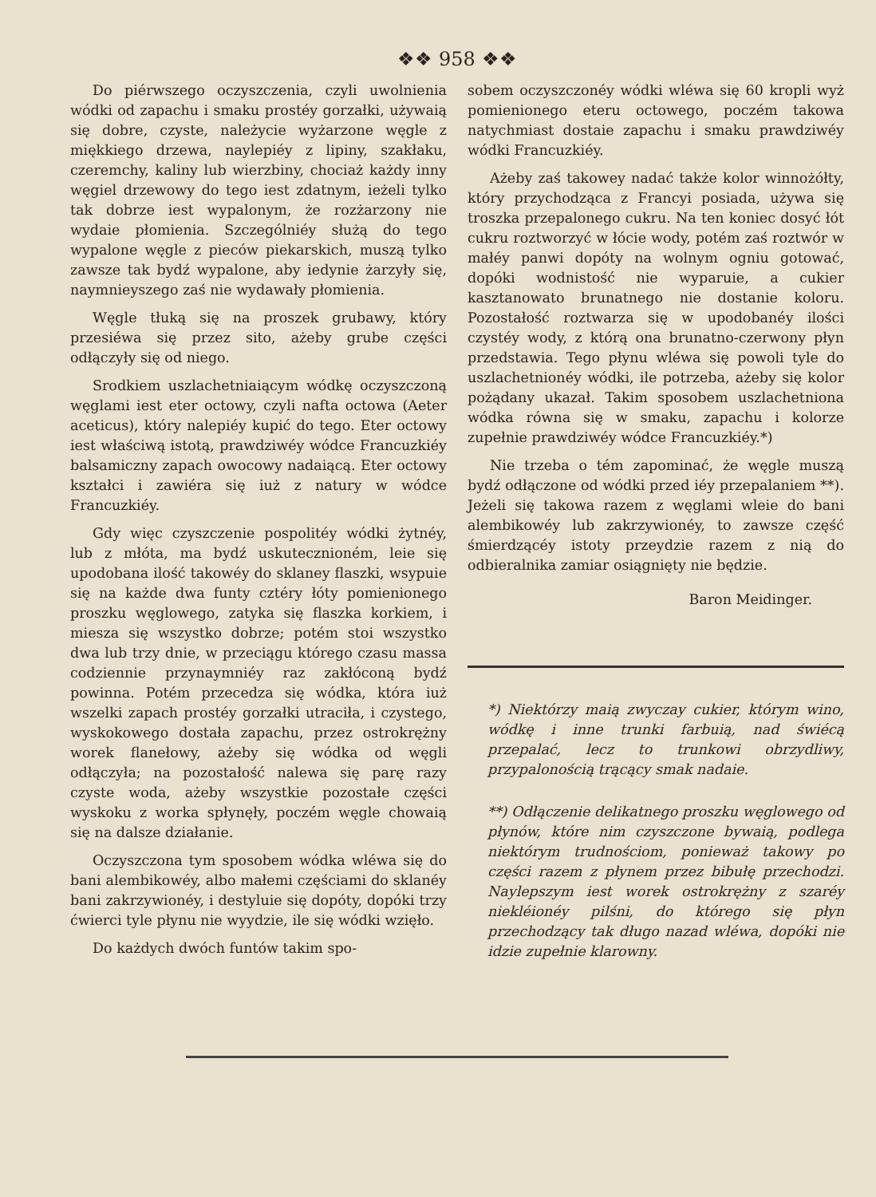❖❖ 958 ❖❖
Do piérwszego oczyszczenia, czyli uwolnienia wódki od zapachu i smaku prostéy gorzałki, używaią się dobre, czyste, należycie wyżarzone węgle z miękkiego drzewa, naylepiéy z lipiny, szakłaku, czeremchy, kaliny lub wierzbiny, chociaż każdy inny węgiel drzewowy do tego iest zdatnym, ieżeli tylko tak dobrze iest wypalonym, że rozżarzony nie wydaie płomienia. Szczególniéy służą do tego wypalone węgle z pieców piekarskich, muszą tylko zawsze tak bydź wypalone, aby iedynie żarzyły się, naymnieyszego zaś nie wydawały płomienia.
Węgle tłuką się na proszek grubawy, który przesiéwa się przez sito, ażeby grube części odłączyły się od niego.
Srodkiem uszlachetniaiącym wódkę oczyszczoną węglami iest eter octowy, czyli nafta octowa (Aeter aceticus), który nalepiéy kupić do tego. Eter octowy iest właściwą istotą, prawdziwéy wódce Francuzkiéy balsamiczny zapach owocowy nadaiącą. Eter octowy kształci i zawiéra się iuż z natury w wódce Francuzkiéy.
Gdy więc czyszczenie pospolitéy wódki żytnéy, lub z młóta, ma bydź uskutecznioném, leie się upodobana ilość takowéy do sklaney flaszki, wsypuie się na każde dwa funty cztéry łóty pomienionego proszku węglowego, zatyka się flaszka korkiem, i miesza się wszystko dobrze; potém stoi wszystko dwa lub trzy dnie, w przeciągu którego czasu massa codziennie przynaymniéy raz zakłóconą bydź powinna. Potém przecedza się wódka, która iuż wszelki zapach prostéy gorzałki utraciła, i czystego, wyskokowego dostała zapachu, przez ostrokrężny worek flanełowy, ażeby się wódka od węgli odłączyła; na pozostałość nalewa się parę razy czyste woda, ażeby wszystkie pozostałe części wyskoku z worka spłynęły, poczém węgle chowaią się na dalsze działanie.
Oczyszczona tym sposobem wódka wléwa się do bani alembikowéy, albo małemi częściami do sklanéy bani zakrzywionéy, i destyluie się dopóty, dopóki trzy ćwierci tyle płynu nie wyydzie, ile się wódki wzięło.
Do każdych dwóch funtów takim spo-
sobem oczyszczonéy wódki wléwa się 60 kropli wyż pomienionego eteru octowego, poczém takowa natychmiast dostaie zapachu i smaku prawdziwéy wódki Francuzkiéy.
Ażeby zaś takowey nadać także kolor winnożółty, który przychodząca z Francyi posiada, używa się troszka przepalonego cukru. Na ten koniec dosyć łót cukru roztworzyć w łócie wody, potém zaś roztwór w małéy panwi dopóty na wolnym ogniu gotować, dopóki wodnistość nie wyparuie, a cukier kasztanowato brunatnego nie dostanie koloru. Pozostałość roztwarza się w upodobanéy ilości czystéy wody, z którą ona brunatno-czerwony płyn przedstawia. Tego płynu wléwa się powoli tyle do uszlachetnionéy wódki, ile potrzeba, ażeby się kolor pożądany ukazał. Takim sposobem uszlachetniona wódka równa się w smaku, zapachu i kolorze zupełnie prawdziwéy wódce Francuzkiéy.*)
Nie trzeba o tém zapominać, że węgle muszą bydź odłączone od wódki przed iéy przepalaniem **). Jeżeli się takowa razem z węglami wleie do bani alembikowéy lub zakrzywionéy, to zawsze część śmierdzącéy istoty przeydzie razem z nią do odbieralnika zamiar osiągnięty nie będzie.
Baron Meidinger.
*) Niektórzy maią zwyczay cukier, którym wino, wódkę i inne trunki farbuią, nad świécą przepalać, lecz to trunkowi obrzydliwy, przypalonością trącący smak nadaie.
**) Odłączenie delikatnego proszku węglowego od płynów, które nim czyszczone bywaią, podlega niektórym trudnościom, ponieważ takowy po części razem z płynem przez bibułę przechodzi. Naylepszym iest worek ostrokrężny z szaréy niekléionéy pilśni, do którego się płyn przechodzący tak długo nazad wléwa, dopóki nie idzie zupełnie klarowny.